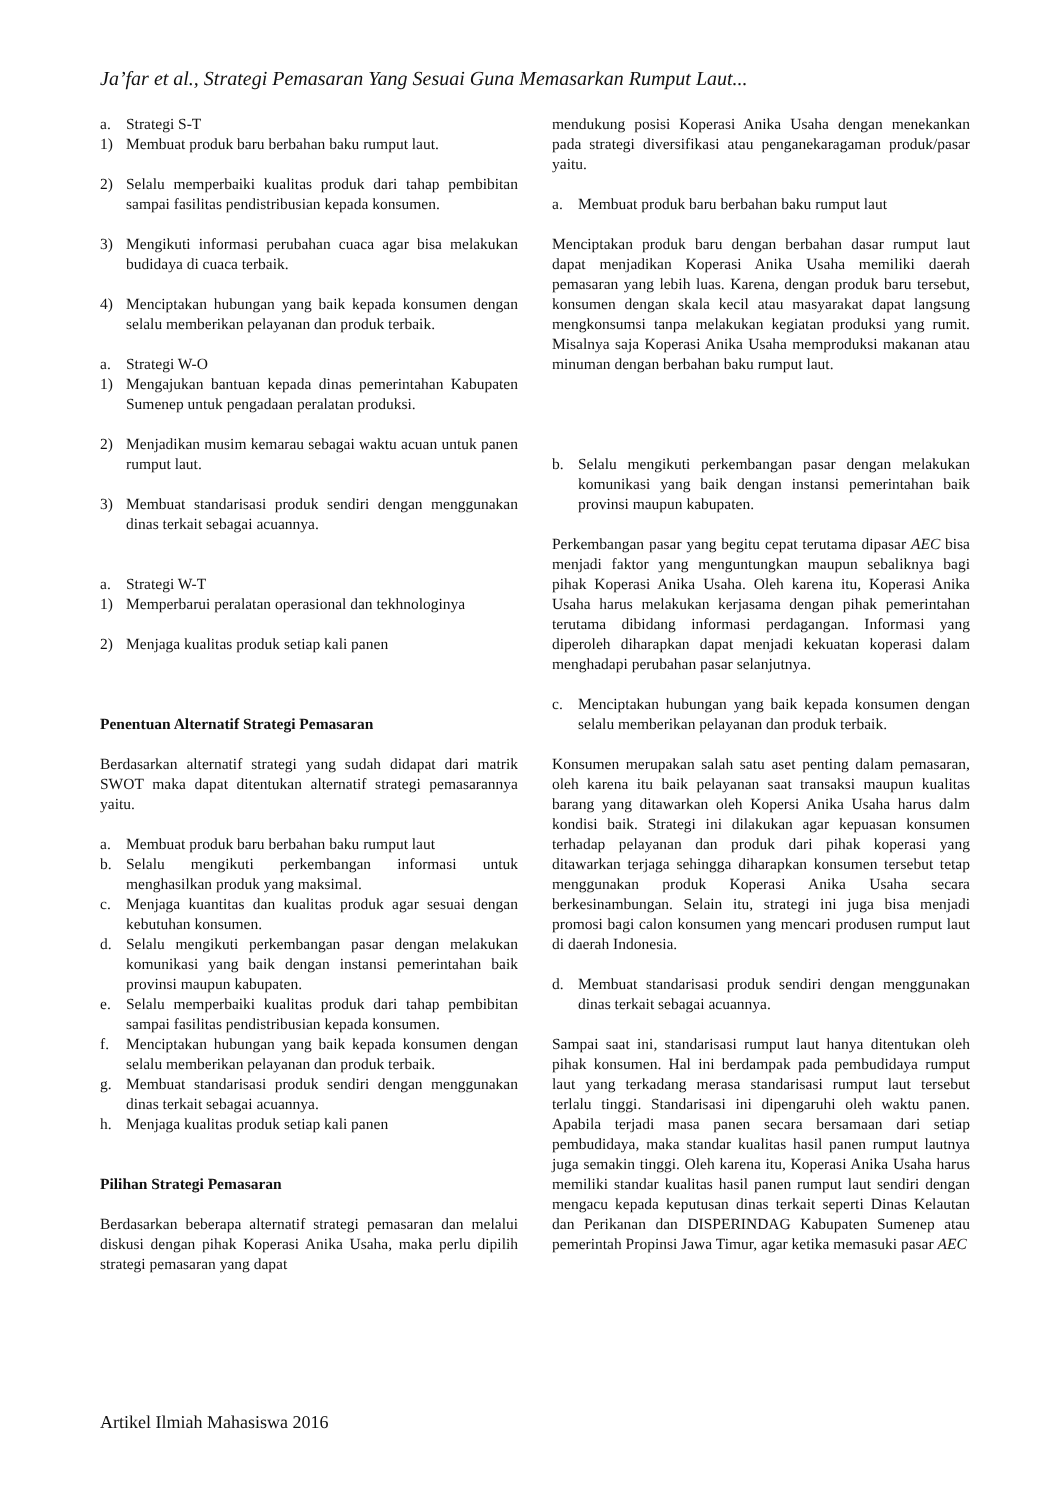Ja’far et al., Strategi Pemasaran Yang Sesuai Guna Memasarkan Rumput Laut...
a. Strategi S-T
1) Membuat produk baru berbahan baku rumput laut.
2) Selalu memperbaiki kualitas produk dari tahap pembibitan sampai fasilitas pendistribusian kepada konsumen.
3) Mengikuti informasi perubahan cuaca agar bisa melakukan budidaya di cuaca terbaik.
4) Menciptakan hubungan yang baik kepada konsumen dengan selalu memberikan pelayanan dan produk terbaik.
a. Strategi W-O
1) Mengajukan bantuan kepada dinas pemerintahan Kabupaten Sumenep untuk pengadaan peralatan produksi.
2) Menjadikan musim kemarau sebagai waktu acuan untuk panen rumput laut.
3) Membuat standarisasi produk sendiri dengan menggunakan dinas terkait sebagai acuannya.
a. Strategi W-T
1) Memperbarui peralatan operasional dan tekhnologinya
2) Menjaga kualitas produk setiap kali panen
Penentuan Alternatif Strategi Pemasaran
Berdasarkan alternatif strategi yang sudah didapat dari matrik SWOT maka dapat ditentukan alternatif strategi pemasarannya yaitu.
a. Membuat produk baru berbahan baku rumput laut
b. Selalu mengikuti perkembangan informasi untuk menghasilkan produk yang maksimal.
c. Menjaga kuantitas dan kualitas produk agar sesuai dengan kebutuhan konsumen.
d. Selalu mengikuti perkembangan pasar dengan melakukan komunikasi yang baik dengan instansi pemerintahan baik provinsi maupun kabupaten.
e. Selalu memperbaiki kualitas produk dari tahap pembibitan sampai fasilitas pendistribusian kepada konsumen.
f. Menciptakan hubungan yang baik kepada konsumen dengan selalu memberikan pelayanan dan produk terbaik.
g. Membuat standarisasi produk sendiri dengan menggunakan dinas terkait sebagai acuannya.
h. Menjaga kualitas produk setiap kali panen
Pilihan Strategi Pemasaran
Berdasarkan beberapa alternatif strategi pemasaran dan melalui diskusi dengan pihak Koperasi Anika Usaha, maka perlu dipilih strategi pemasaran yang dapat
mendukung posisi Koperasi Anika Usaha dengan menekankan pada strategi diversifikasi atau penganekaragaman produk/pasar yaitu.
a. Membuat produk baru berbahan baku rumput laut
Menciptakan produk baru dengan berbahan dasar rumput laut dapat menjadikan Koperasi Anika Usaha memiliki daerah pemasaran yang lebih luas. Karena, dengan produk baru tersebut, konsumen dengan skala kecil atau masyarakat dapat langsung mengkonsumsi tanpa melakukan kegiatan produksi yang rumit. Misalnya saja Koperasi Anika Usaha memproduksi makanan atau minuman dengan berbahan baku rumput laut.
b. Selalu mengikuti perkembangan pasar dengan melakukan komunikasi yang baik dengan instansi pemerintahan baik provinsi maupun kabupaten.
Perkembangan pasar yang begitu cepat terutama dipasar AEC bisa menjadi faktor yang menguntungkan maupun sebaliknya bagi pihak Koperasi Anika Usaha. Oleh karena itu, Koperasi Anika Usaha harus melakukan kerjasama dengan pihak pemerintahan terutama dibidang informasi perdagangan. Informasi yang diperoleh diharapkan dapat menjadi kekuatan koperasi dalam menghadapi perubahan pasar selanjutnya.
c. Menciptakan hubungan yang baik kepada konsumen dengan selalu memberikan pelayanan dan produk terbaik.
Konsumen merupakan salah satu aset penting dalam pemasaran, oleh karena itu baik pelayanan saat transaksi maupun kualitas barang yang ditawarkan oleh Kopersi Anika Usaha harus dalm kondisi baik. Strategi ini dilakukan agar kepuasan konsumen terhadap pelayanan dan produk dari pihak koperasi yang ditawarkan terjaga sehingga diharapkan konsumen tersebut tetap menggunakan produk Koperasi Anika Usaha secara berkesinambungan. Selain itu, strategi ini juga bisa menjadi promosi bagi calon konsumen yang mencari produsen rumput laut di daerah Indonesia.
d. Membuat standarisasi produk sendiri dengan menggunakan dinas terkait sebagai acuannya.
Sampai saat ini, standarisasi rumput laut hanya ditentukan oleh pihak konsumen. Hal ini berdampak pada pembudidaya rumput laut yang terkadang merasa standarisasi rumput laut tersebut terlalu tinggi. Standarisasi ini dipengaruhi oleh waktu panen. Apabila terjadi masa panen secara bersamaan dari setiap pembudidaya, maka standar kualitas hasil panen rumput lautnya juga semakin tinggi. Oleh karena itu, Koperasi Anika Usaha harus memiliki standar kualitas hasil panen rumput laut sendiri dengan mengacu kepada keputusan dinas terkait seperti Dinas Kelautan dan Perikanan dan DISPERINDAG Kabupaten Sumenep atau pemerintah Propinsi Jawa Timur, agar ketika memasuki pasar AEC
Artikel Ilmiah Mahasiswa 2016